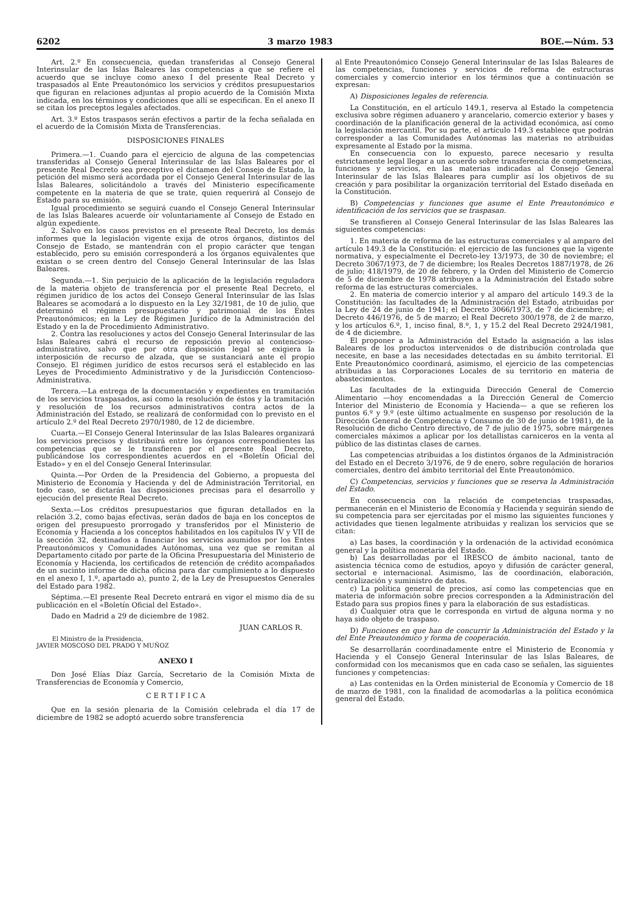6202 3 marzo 1983 BOE.—Núm. 53
Art. 2.º En consecuencia, quedan transferidas al Consejo General Interinsular de las Islas Baleares las competencias a que se refiere el acuerdo que se incluye como anexo I del presente Real Decreto y traspasados al Ente Preautonómico los servicios y créditos presupuestarios que figuran en relaciones adjuntas al propio acuerdo de la Comisión Mixta indicada, en los términos y condiciones que allí se especifican. En el anexo II se citan los preceptos legales afectados.
Art. 3.º Estos traspasos serán efectivos a partir de la fecha señalada en el acuerdo de la Comisión Mixta de Transferencias.
DISPOSICIONES FINALES
Primera.—1. Cuando para el ejercicio de alguna de las competencias transferidas al Consejo General Interinsular de las Islas Baleares por el presente Real Decreto sea preceptivo el dictamen del Consejo de Estado, la petición del mismo será acordada por el Consejo General Interinsular de las Islas Baleares, solicitándolo a través del Ministerio específicamente competente en la materia de que se trate, quien requerirá al Consejo de Estado para su emisión.
Igual procedimiento se seguirá cuando el Consejo General Interinsular de las Islas Baleares acuerde oír voluntariamente al Consejo de Estado en algún expediente.
2. Salvo en los casos previstos en el presente Real Decreto, los demás informes que la legislación vigente exija de otros órganos, distintos del Consejo de Estado, se mantendrán con el propio carácter que tengan establecido, pero su emisión corresponderá a los órganos equivalentes que existan o se creen dentro del Consejo General Interinsular de las Islas Baleares.
Segunda.—1. Sin perjuicio de la aplicación de la legislación reguladora de la materia objeto de transferencia por el presente Real Decreto, el régimen jurídico de los actos del Consejo General Interinsular de las Islas Baleares se acomodará a lo dispuesto en la Ley 32/1981, de 10 de julio, que determinó el régimen presupuestario y patrimonial de los Entes Preautonómicos; en la Ley de Régimen Jurídico de la Administración del Estado y en la de Procedimiento Administrativo.
2. Contra las resoluciones y actos del Consejo General Interinsular de las Islas Baleares cabrá el recurso de reposición previo al contencioso-administrativo, salvo que por otra disposición legal se exigiera la interposición de recurso de alzada, que se sustanciará ante el propio Consejo. El régimen jurídico de estos recursos será el establecido en las Leyes de Procedimiento Administrativo y de la Jurisdicción Contencioso-Administrativa.
Tercera.—La entrega de la documentación y expedientes en tramitación de los servicios traspasados, así como la resolución de éstos y la tramitación y resolución de los recursos administrativos contra actos de la Administración del Estado, se realizará de conformidad con lo previsto en el artículo 2.º del Real Decreto 2970/1980, de 12 de diciembre.
Cuarta.—El Consejo General Interinsular de las Islas Baleares organizará los servicios precisos y distribuirá entre los órganos correspondientes las competencias que se le transfieren por el presente Real Decreto, publicándose los correspondientes acuerdos en el «Boletín Oficial del Estado» y en el del Consejo General Interinsular.
Quinta.—Por Orden de la Presidencia del Gobierno, a propuesta del Ministerio de Economía y Hacienda y del de Administración Territorial, en todo caso, se dictarán las disposiciones precisas para el desarrollo y ejecución del presente Real Decreto.
Sexta.—Los créditos presupuestarios que figuran detallados en la relación 3.2, como bajas efectivas, serán dados de baja en los conceptos de origen del presupuesto prorrogado y transferidos por el Ministerio de Economía y Hacienda a los conceptos habilitados en los capítulos IV y VII de la sección 32, destinados a financiar los servicios asumidos por los Entes Preautonómicos y Comunidades Autónomas, una vez que se remitan al Departamento citado por parte de la Oficina Presupuestaria del Ministerio de Economía y Hacienda, los certificados de retención de crédito acompañados de un sucinto informe de dicha oficina para dar cumplimiento a lo dispuesto en el anexo I, 1.º, apartado a), punto 2, de la Ley de Presupuestos Generales del Estado para 1982.
Séptima.—El presente Real Decreto entrará en vigor el mismo día de su publicación en el «Boletín Oficial del Estado».
Dado en Madrid a 29 de diciembre de 1982.
JUAN CARLOS R.
El Ministro de la Presidencia,
JAVIER MOSCOSO DEL PRADO Y MUÑOZ
ANEXO I
Don José Elías Díaz García, Secretario de la Comisión Mixta de Transferencias de Economía y Comercio,
C E R T I F I C A
Que en la sesión plenaria de la Comisión celebrada el día 17 de diciembre de 1982 se adoptó acuerdo sobre transferencia
al Ente Preautonómico Consejo General Interinsular de las Islas Baleares de las competencias, funciones y servicios de reforma de estructuras comerciales y comercio interior en los términos que a continuación se expresan:
A) Disposiciones legales de referencia.
La Constitución, en el artículo 149.1, reserva al Estado la competencia exclusiva sobre régimen aduanero y arancelario, comercio exterior y bases y coordinación de la planificación general de la actividad económica, así como la legislación mercantil. Por su parte, el artículo 149.3 establece que podrán corresponder a las Comunidades Autónomas las materias no atribuidas expresamente al Estado por la misma.
En consecuencia con lo expuesto, parece necesario y resulta estrictamente legal llegar a un acuerdo sobre transferencia de competencias, funciones y servicios, en las materias indicadas al Consejo General Interinsular de las Islas Baleares para cumplir así los objetivos de su creación y para posibilitar la organización territorial del Estado diseñada en la Constitución.
B) Competencias y funciones que asume el Ente Preautonómico e identificación de los servicios que se traspasan.
Se transfieren al Consejo General Interinsular de las Islas Baleares las siguientes competencias:
1. En materia de reforma de las estructuras comerciales y al amparo del artículo 149.3 de la Constitución: el ejercicio de las funciones que la vigente normativa, y especialmente el Decreto-ley 13/1973, de 30 de noviembre; el Decreto 3067/1973, de 7 de diciembre; los Reales Decretos 1887/1978, de 26 de julio; 418/1979, de 20 de febrero, y la Orden del Ministerio de Comercio de 5 de diciembre de 1978 atribuyen a la Administración del Estado sobre reforma de las estructuras comerciales.
2. En materia de comercio interior y al amparo del artículo 149.3 de la Constitución: las facultades de la Administración del Estado, atribuidas por la Ley de 24 de junio de 1941; el Decreto 3066/1973, de 7 de diciembre; el Decreto 446/1976, de 5 de marzo; el Real Decreto 300/1978, de 2 de marzo, y los artículos 6.º, 1, inciso final, 8.º, 1, y 15.2 del Real Decreto 2924/1981, de 4 de diciembre.
El proponer a la Administración del Estado la asignación a las islas Baleares de los productos intervenidos o de distribución controlada que necesite, en base a las necesidades detectadas en su ámbito territorial. El Ente Preautonómico coordinará, asimismo, el ejercicio de las competencias atribuidas a las Corporaciones Locales de su territorio en materia de abastecimientos.
Las facultades de la extinguida Dirección General de Comercio Alimentario —hoy encomendadas a la Dirección General de Comercio Interior del Ministerio de Economía y Hacienda— a que se refieren los puntos 6.º y 9.º (este último actualmente en suspenso por resolución de la Dirección General de Competencia y Consumo de 30 de junio de 1981), de la Resolución de dicho Centro directivo, de 7 de julio de 1975, sobre márgenes comerciales máximos a aplicar por los detallistas carniceros en la venta al público de las distintas clases de carnes.
Las competencias atribuidas a los distintos órganos de la Administración del Estado en el Decreto 3/1976, de 9 de enero, sobre regulación de horarios comerciales, dentro del ámbito territorial del Ente Preautonómico.
C) Competencias, servicios y funciones que se reserva la Administración del Estado.
En consecuencia con la relación de competencias traspasadas, permanecerán en el Ministerio de Economía y Hacienda y seguirán siendo de su competencia para ser ejercitadas por el mismo las siguientes funciones y actividades que tienen legalmente atribuidas y realizan los servicios que se citan:
a) Las bases, la coordinación y la ordenación de la actividad económica general y la política monetaria del Estado.
b) Las desarrolladas por el IRESCO de ámbito nacional, tanto de asistencia técnica como de estudios, apoyo y difusión de carácter general, sectorial e internacional. Asimismo, las de coordinación, elaboración, centralización y suministro de datos.
c) La política general de precios, así como las competencias que en materia de información sobre precios corresponden a la Administración del Estado para sus propios fines y para la elaboración de sus estadísticas.
d) Cualquier otra que le corresponda en virtud de alguna norma y no haya sido objeto de traspaso.
D) Funciones en que han de concurrir la Administración del Estado y la del Ente Preautonómico y forma de cooperación.
Se desarrollarán coordinadamente entre el Ministerio de Economía y Hacienda y el Consejo General Interinsular de las Islas Baleares, de conformidad con los mecanismos que en cada caso se señalen, las siguientes funciones y competencias:
a) Las contenidas en la Orden ministerial de Economía y Comercio de 18 de marzo de 1981, con la finalidad de acomodarlas a la política económica general del Estado.